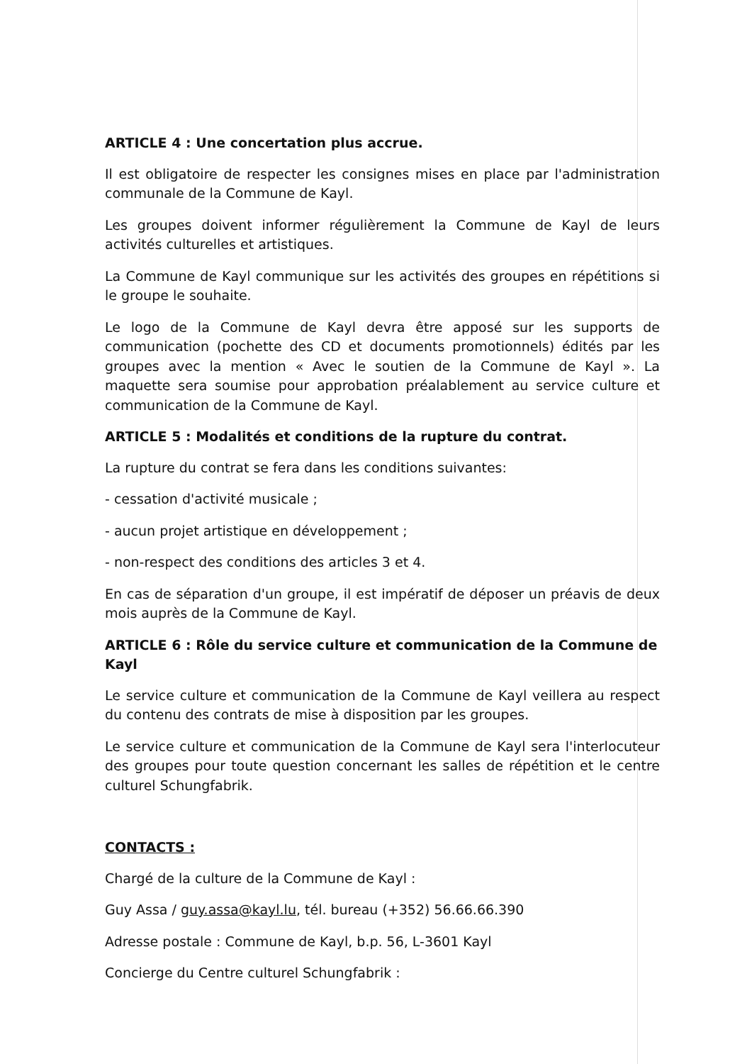ARTICLE 4 : Une concertation plus accrue.
Il est obligatoire de respecter les consignes mises en place par l'administration communale de la Commune de Kayl.
Les groupes doivent informer régulièrement la Commune de Kayl de leurs activités culturelles et artistiques.
La Commune de Kayl communique sur les activités des groupes en répétitions si le groupe le souhaite.
Le logo de la Commune de Kayl devra être apposé sur les supports de communication (pochette des CD et documents promotionnels) édités par les groupes avec la mention « Avec le soutien de la Commune de Kayl ». La maquette sera soumise pour approbation préalablement au service culture et communication de la Commune de Kayl.
ARTICLE 5 : Modalités et conditions de la rupture du contrat.
La rupture du contrat se fera dans les conditions suivantes:
- cessation d'activité musicale ;
- aucun projet artistique en développement ;
- non-respect des conditions des articles 3 et 4.
En cas de séparation d'un groupe, il est impératif de déposer un préavis de deux mois auprès de la Commune de Kayl.
ARTICLE 6 : Rôle du service culture et communication de la Commune de Kayl
Le service culture et communication de la Commune de Kayl veillera au respect du contenu des contrats de mise à disposition par les groupes.
Le service culture et communication de la Commune de Kayl sera l'interlocuteur des groupes pour toute question concernant les salles de répétition et le centre culturel Schungfabrik.
CONTACTS :
Chargé de la culture de la Commune de Kayl :
Guy Assa / guy.assa@kayl.lu, tél. bureau (+352) 56.66.66.390
Adresse postale : Commune de Kayl, b.p. 56, L-3601 Kayl
Concierge du Centre culturel Schungfabrik :